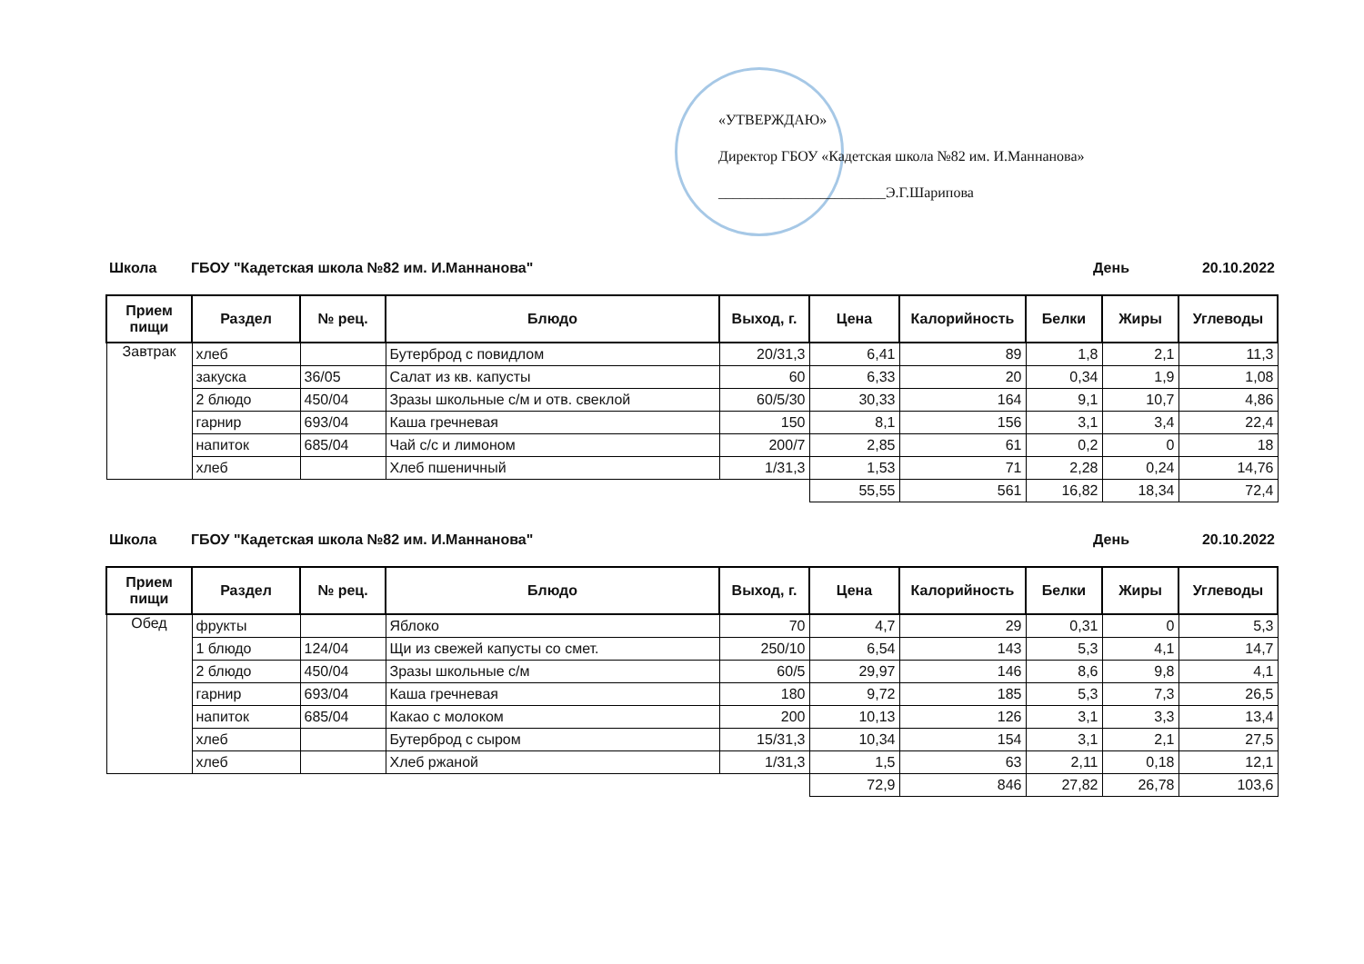«УТВЕРЖДАЮ»
Директор ГБОУ «Кадетская школа №82 им. И.Маннанова»
_______________________Э.Г.Шарипова
Школа ГБОУ "Кадетская школа №82 им. И.Маннанова" День 20.10.2022
| Прием пищи | Раздел | № рец. | Блюдо | Выход, г. | Цена | Калорийность | Белки | Жиры | Углеводы |
| --- | --- | --- | --- | --- | --- | --- | --- | --- | --- |
| Завтрак | хлеб | | Бутерброд с повидлом | 20/31,3 | 6,41 | 89 | 1,8 | 2,1 | 11,3 |
| | закуска | 36/05 | Салат из кв. капусты | 60 | 6,33 | 20 | 0,34 | 1,9 | 1,08 |
| | 2 блюдо | 450/04 | Зразы школьные с/м и отв. свеклой | 60/5/30 | 30,33 | 164 | 9,1 | 10,7 | 4,86 |
| | гарнир | 693/04 | Каша гречневая | 150 | 8,1 | 156 | 3,1 | 3,4 | 22,4 |
| | напиток | 685/04 | Чай с/с и лимоном | 200/7 | 2,85 | 61 | 0,2 | 0 | 18 |
| | хлеб | | Хлеб пшеничный | 1/31,3 | 1,53 | 71 | 2,28 | 0,24 | 14,76 |
| | | | | | 55,55 | 561 | 16,82 | 18,34 | 72,4 |
Школа ГБОУ "Кадетская школа №82 им. И.Маннанова" День 20.10.2022
| Прием пищи | Раздел | № рец. | Блюдо | Выход, г. | Цена | Калорийность | Белки | Жиры | Углеводы |
| --- | --- | --- | --- | --- | --- | --- | --- | --- | --- |
| Обед | фрукты | | Яблоко | 70 | 4,7 | 29 | 0,31 | 0 | 5,3 |
| | 1 блюдо | 124/04 | Щи из свежей капусты со смет. | 250/10 | 6,54 | 143 | 5,3 | 4,1 | 14,7 |
| | 2 блюдо | 450/04 | Зразы школьные с/м | 60/5 | 29,97 | 146 | 8,6 | 9,8 | 4,1 |
| | гарнир | 693/04 | Каша гречневая | 180 | 9,72 | 185 | 5,3 | 7,3 | 26,5 |
| | напиток | 685/04 | Какао с молоком | 200 | 10,13 | 126 | 3,1 | 3,3 | 13,4 |
| | хлеб | | Бутерброд с сыром | 15/31,3 | 10,34 | 154 | 3,1 | 2,1 | 27,5 |
| | хлеб | | Хлеб ржаной | 1/31,3 | 1,5 | 63 | 2,11 | 0,18 | 12,1 |
| | | | | | 72,9 | 846 | 27,82 | 26,78 | 103,6 |